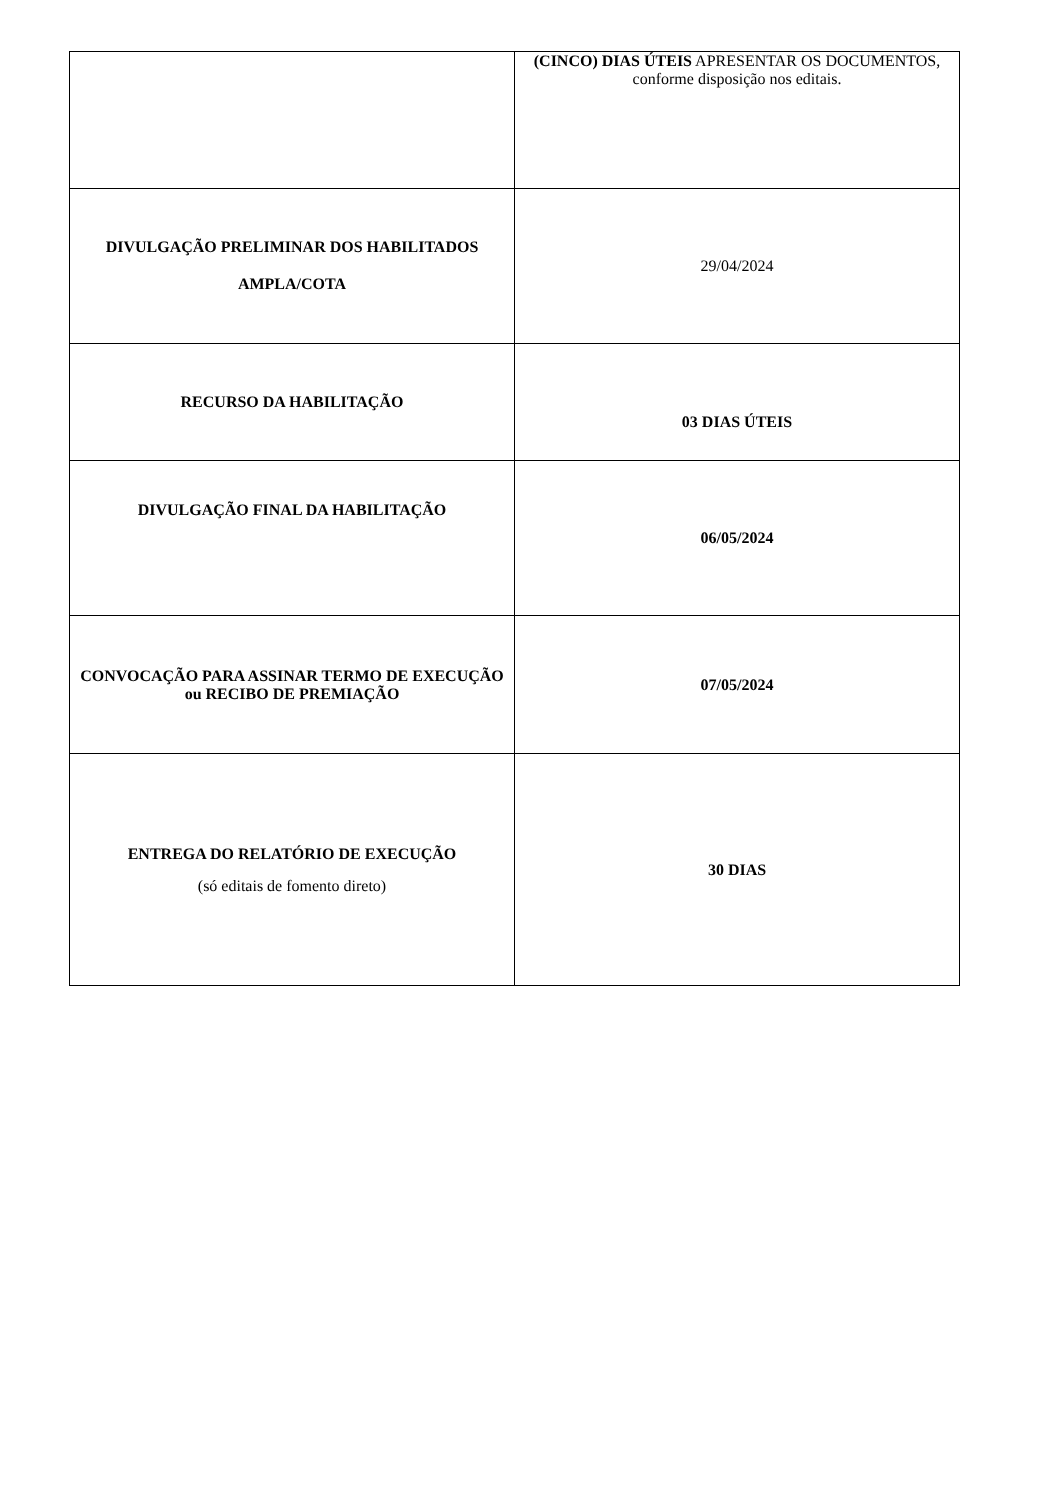| | (CINCO) DIAS ÚTEIS APRESENTAR OS DOCUMENTOS, conforme disposição nos editais. |
| DIVULGAÇÃO PRELIMINAR DOS HABILITADOS AMPLA/COTA | 29/04/2024 |
| RECURSO DA HABILITAÇÃO | 03 DIAS ÚTEIS |
| DIVULGAÇÃO FINAL DA HABILITAÇÃO | 06/05/2024 |
| CONVOCAÇÃO PARA ASSINAR TERMO DE EXECUÇÃO ou RECIBO DE PREMIAÇÃO | 07/05/2024 |
| ENTREGA DO RELATÓRIO DE EXECUÇÃO (só editais de fomento direto) | 30 DIAS |